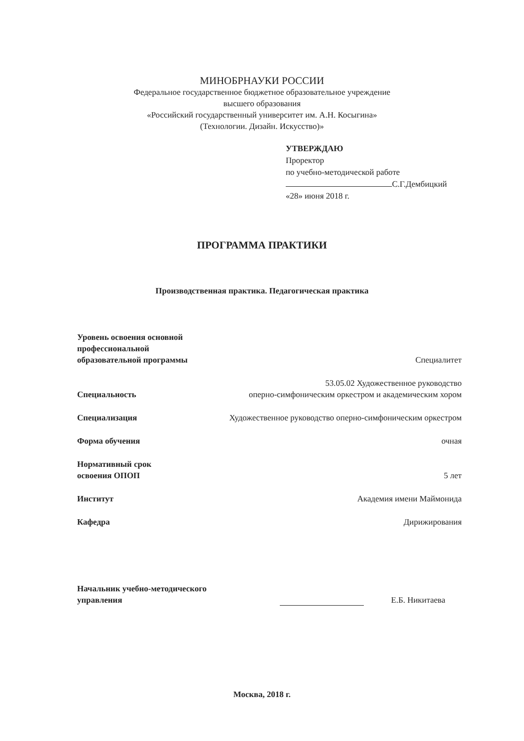МИНОБРНАУКИ РОССИИ
Федеральное государственное бюджетное образовательное учреждение
высшего образования
«Российский государственный университет им. А.Н. Косыгина»
(Технологии. Дизайн. Искусство)»
УТВЕРЖДАЮ
Проректор
по учебно-методической работе
С.Г.Дембицкий
«28» июня 2018 г.
ПРОГРАММА ПРАКТИКИ
Производственная практика. Педагогическая практика
Уровень освоения основной
профессиональной
образовательной программы Специалитет
Специальность 53.05.02 Художественное руководство
оперно-симфоническим оркестром и академическим хором
Специализация Художественное руководство оперно-симфоническим оркестром
Форма обучения очная
Нормативный срок
освоения ОПОП 5 лет
Институт Академия имени Маймонида
Кафедра Дирижирования
Начальник учебно-методического
управления
Е.Б. Никитаева
Москва, 2018 г.